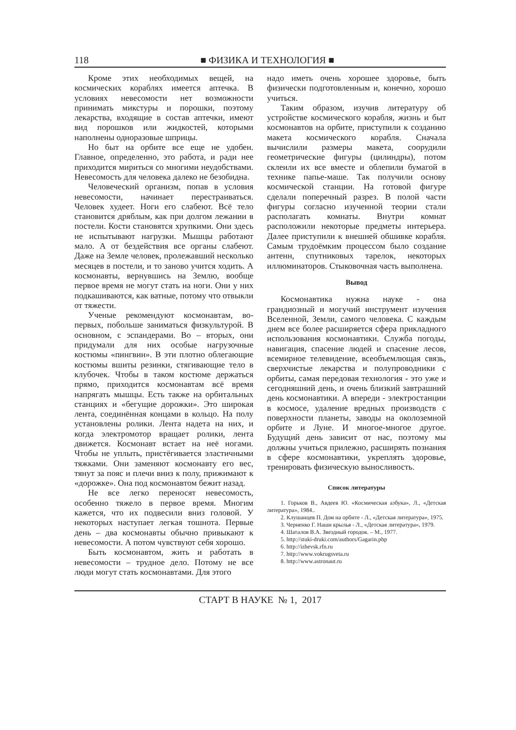118 ■ ФИЗИКА И ТЕХНОЛОГИЯ ■
Кроме этих необходимых вещей, на космических кораблях имеется аптечка. В условиях невесомости нет возможности принимать микстуры и порошки, поэтому лекарства, входящие в состав аптечки, имеют вид порошков или жидкостей, которыми наполнены одноразовые шприцы.
Но быт на орбите все еще не удобен. Главное, определенно, это работа, и ради нее приходится мириться со многими неудобствами. Невесомость для человека далеко не безобидна.
Человеческий организм, попав в условия невесомости, начинает перестраиваться. Человек худеет. Ноги его слабеют. Всё тело становится дряблым, как при долгом лежании в постели. Кости становятся хрупкими. Они здесь не испытывают нагрузки. Мышцы работают мало. А от бездействия все органы слабеют. Даже на Земле человек, пролежавший несколько месяцев в постели, и то заново учится ходить. А космонавты, вернувшись на Землю, вообще первое время не могут стать на ноги. Они у них подкашиваются, как ватные, потому что отвыкли от тяжести.
Ученые рекомендуют космонавтам, во-первых, побольше заниматься физкультурой. В основном, с эспандерами. Во – вторых, они придумали для них особые нагрузочные костюмы «пингвин». В эти плотно облегающие костюмы вшиты резинки, стягивающие тело в клубочек. Чтобы в таком костюме держаться прямо, приходится космонавтам всё время напрягать мышцы. Есть также на орбитальных станциях и «бегущие дорожки». Это широкая лента, соединённая концами в кольцо. На полу установлены ролики. Лента надета на них, и когда электромотор вращает ролики, лента движется. Космонавт встает на неё ногами. Чтобы не уплыть, пристёгивается эластичными тяжками. Они заменяют космонавту его вес, тянут за пояс и плечи вниз к полу, прижимают к «дорожке». Она под космонавтом бежит назад.
Не все легко переносят невесомость, особенно тяжело в первое время. Многим кажется, что их подвесили вниз головой. У некоторых наступает легкая тошнота. Первые день – два космонавты обычно привыкают к невесомости. А потом чувствуют себя хорошо.
Быть космонавтом, жить и работать в невесомости – трудное дело. Потому не все люди могут стать космонавтами. Для этого
надо иметь очень хорошее здоровье, быть физически подготовленным и, конечно, хорошо учиться.
Таким образом, изучив литературу об устройстве космического корабля, жизнь и быт космонавтов на орбите, приступили к созданию макета космического корабля. Сначала вычислили размеры макета, соорудили геометрические фигуры (цилиндры), потом склеили их все вместе и облепили бумагой в технике папье-маше. Так получили основу космической станции. На готовой фигуре сделали поперечный разрез. В полой части фигуры согласно изученной теории стали располагать комнаты. Внутри комнат расположили некоторые предметы интерьера. Далее приступили к внешней обшивке корабля. Самым трудоёмким процессом было создание антенн, спутниковых тарелок, некоторых иллюминаторов. Стыковочная часть выполнена.
Вывод
Космонавтика нужна науке - она грандиозный и могучий инструмент изучения Вселенной, Земли, самого человека. С каждым днем все более расширяется сфера прикладного использования космонавтики. Служба погоды, навигация, спасение людей и спасение лесов, всемирное телевидение, всеобъемлющая связь, сверхчистые лекарства и полупроводники с орбиты, самая передовая технология - это уже и сегодняшний день, и очень близкий завтрашний день космонавтики. А впереди - электростанции в космосе, удаление вредных производств с поверхности планеты, заводы на околоземной орбите и Луне. И многое-многое другое. Будущий день зависит от нас, поэтому мы должны учиться прилежно, расширять познания в сфере космонавтики, укреплять здоровье, тренировать физическую выносливость.
Список литературы
1. Горьков В., Авдеев Ю. «Космическая азбука», Л., «Детская литература», 1984..
2. Клушанцев П. Дом на орбите - Л., «Детская литература», 1975.
3. Черненко Г. Наши крылья - Л., «Детская литература», 1979.
4. Шаталов В.А. Звездный городок. – М., 1977.
5. http://stuki-druki.com/authors/Gagarin.php
6. http://izhevsk.rfn.ru
7. http://www.vokrugsveta.ru
8. http://www.astronaut.ru
СТАРТ В НАУКЕ № 1, 2017